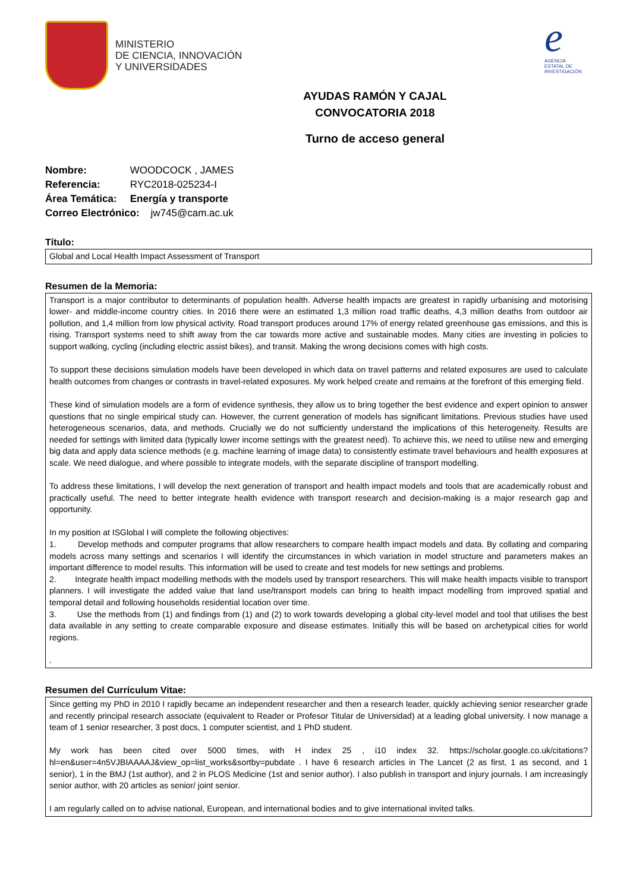MINISTERIO
DE CIENCIA, INNOVACIÓN
Y UNIVERSIDADES
e
AGENCIA
ESTATAL DE
INVESTIGACIÓN
AYUDAS RAMÓN Y CAJAL
CONVOCATORIA 2018
Turno de acceso general
Nombre: WOODCOCK , JAMES
Referencia: RYC2018-025234-I
Área Temática: Energía y transporte
Correo Electrónico: jw745@cam.ac.uk
Título:
Global and Local Health Impact Assessment of Transport
Resumen de la Memoria:
Transport is a major contributor to determinants of population health. Adverse health impacts are greatest in rapidly urbanising and motorising lower- and middle-income country cities. In 2016 there were an estimated 1,3 million road traffic deaths, 4,3 million deaths from outdoor air pollution, and 1,4 million from low physical activity. Road transport produces around 17% of energy related greenhouse gas emissions, and this is rising. Transport systems need to shift away from the car towards more active and sustainable modes. Many cities are investing in policies to support walking, cycling (including electric assist bikes), and transit. Making the wrong decisions comes with high costs.
To support these decisions simulation models have been developed in which data on travel patterns and related exposures are used to calculate health outcomes from changes or contrasts in travel-related exposures. My work helped create and remains at the forefront of this emerging field.
These kind of simulation models are a form of evidence synthesis, they allow us to bring together the best evidence and expert opinion to answer questions that no single empirical study can. However, the current generation of models has significant limitations. Previous studies have used heterogeneous scenarios, data, and methods. Crucially we do not sufficiently understand the implications of this heterogeneity. Results are needed for settings with limited data (typically lower income settings with the greatest need). To achieve this, we need to utilise new and emerging big data and apply data science methods (e.g. machine learning of image data) to consistently estimate travel behaviours and health exposures at scale. We need dialogue, and where possible to integrate models, with the separate discipline of transport modelling.
To address these limitations, I will develop the next generation of transport and health impact models and tools that are academically robust and practically useful. The need to better integrate health evidence with transport research and decision-making is a major research gap and opportunity.
In my position at ISGlobal I will complete the following objectives:
1. Develop methods and computer programs that allow researchers to compare health impact models and data. By collating and comparing models across many settings and scenarios I will identify the circumstances in which variation in model structure and parameters makes an important difference to model results. This information will be used to create and test models for new settings and problems.
2. Integrate health impact modelling methods with the models used by transport researchers. This will make health impacts visible to transport planners. I will investigate the added value that land use/transport models can bring to health impact modelling from improved spatial and temporal detail and following households residential location over time.
3. Use the methods from (1) and findings from (1) and (2) to work towards developing a global city-level model and tool that utilises the best data available in any setting to create comparable exposure and disease estimates. Initially this will be based on archetypical cities for world regions.
.
Resumen del Currículum Vitae:
Since getting my PhD in 2010 I rapidly became an independent researcher and then a research leader, quickly achieving senior researcher grade and recently principal research associate (equivalent to Reader or Profesor Titular de Universidad) at a leading global university. I now manage a team of 1 senior researcher, 3 post docs, 1 computer scientist, and 1 PhD student.
My work has been cited over 5000 times, with H index 25 , i10 index 32. https://scholar.google.co.uk/citations?hl=en&user=4n5VJBIAAAAJ&view_op=list_works&sortby=pubdate . I have 6 research articles in The Lancet (2 as first, 1 as second, and 1 senior), 1 in the BMJ (1st author), and 2 in PLOS Medicine (1st and senior author). I also publish in transport and injury journals. I am increasingly senior author, with 20 articles as senior/ joint senior.
I am regularly called on to advise national, European, and international bodies and to give international invited talks.